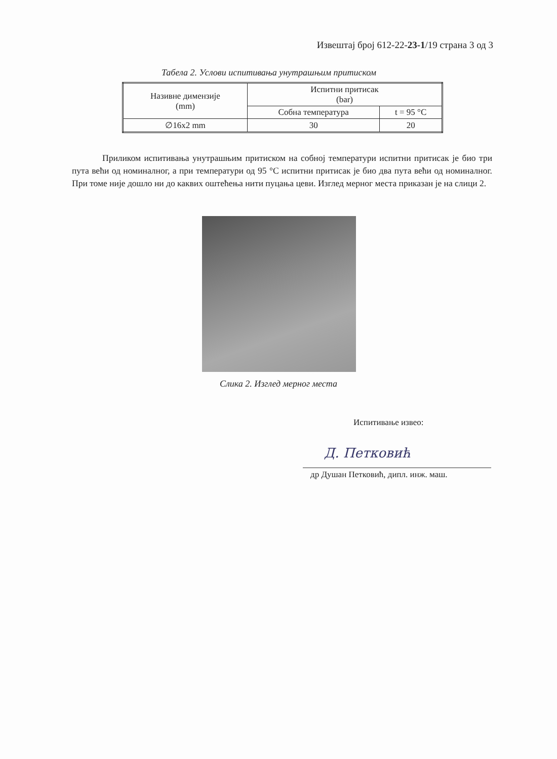Извештај број 612-22-23-1/19 страна 3 од 3
Табела 2. Услови испитивања унутрашњим притиском
| Називне димензије (mm) | Испитни притисак (bar) | |
| --- | --- | --- |
| | Собна температура | t = 95 °C |
| ∅16x2 mm | 30 | 20 |
Приликом испитивања унутрашњим притиском на собној температури испитни притисак је био три пута већи од номиналног, а при температури од 95 °C испитни притисак је био два пута већи од номиналног. При томе није дошло ни до каквих оштећења нити пуцања цеви. Изглед мерног места приказан је на слици 2.
Слика 2. Изглед мерног места
Испитивање извео:
Д. Петковић
др Душан Петковић, дипл. инж. маш.